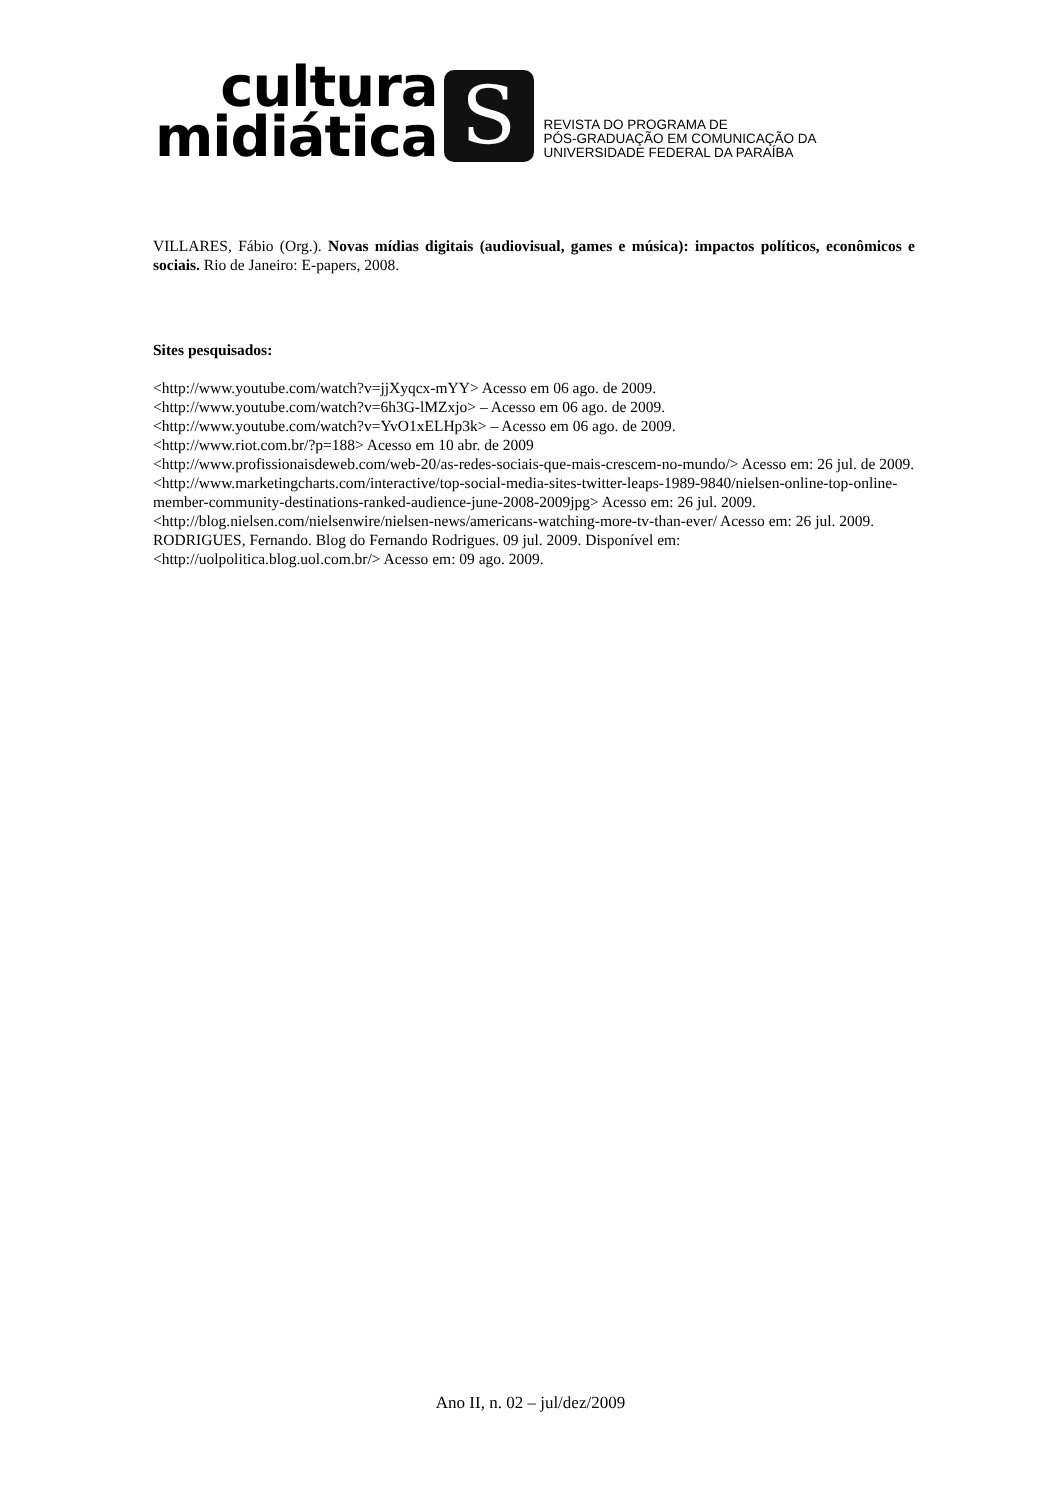cultura
midiática
S
REVISTA DO PROGRAMA DE
PÓS-GRADUAÇÃO EM COMUNICAÇÃO DA
UNIVERSIDADE FEDERAL DA PARAÍBA
VILLARES, Fábio (Org.). Novas mídias digitais (audiovisual, games e música): impactos políticos, econômicos e sociais. Rio de Janeiro: E-papers, 2008.
Sites pesquisados:
<http://www.youtube.com/watch?v=jjXyqcx-mYY> Acesso em 06 ago. de 2009.
<http://www.youtube.com/watch?v=6h3G-lMZxjo> – Acesso em 06 ago. de 2009.
<http://www.youtube.com/watch?v=YvO1xELHp3k> – Acesso em 06 ago. de 2009.
<http://www.riot.com.br/?p=188> Acesso em 10 abr. de 2009
<http://www.profissionaisdeweb.com/web-20/as-redes-sociais-que-mais-crescem-no-mundo/> Acesso em: 26 jul. de 2009.
<http://www.marketingcharts.com/interactive/top-social-media-sites-twitter-leaps-1989-9840/nielsen-online-top-online-member-community-destinations-ranked-audience-june-2008-2009jpg> Acesso em: 26 jul. 2009.
<http://blog.nielsen.com/nielsenwire/nielsen-news/americans-watching-more-tv-than-ever/ Acesso em: 26 jul. 2009.
RODRIGUES, Fernando. Blog do Fernando Rodrigues. 09 jul. 2009. Disponível em:
<http://uolpolitica.blog.uol.com.br/> Acesso em: 09 ago. 2009.
Ano II, n. 02 – jul/dez/2009